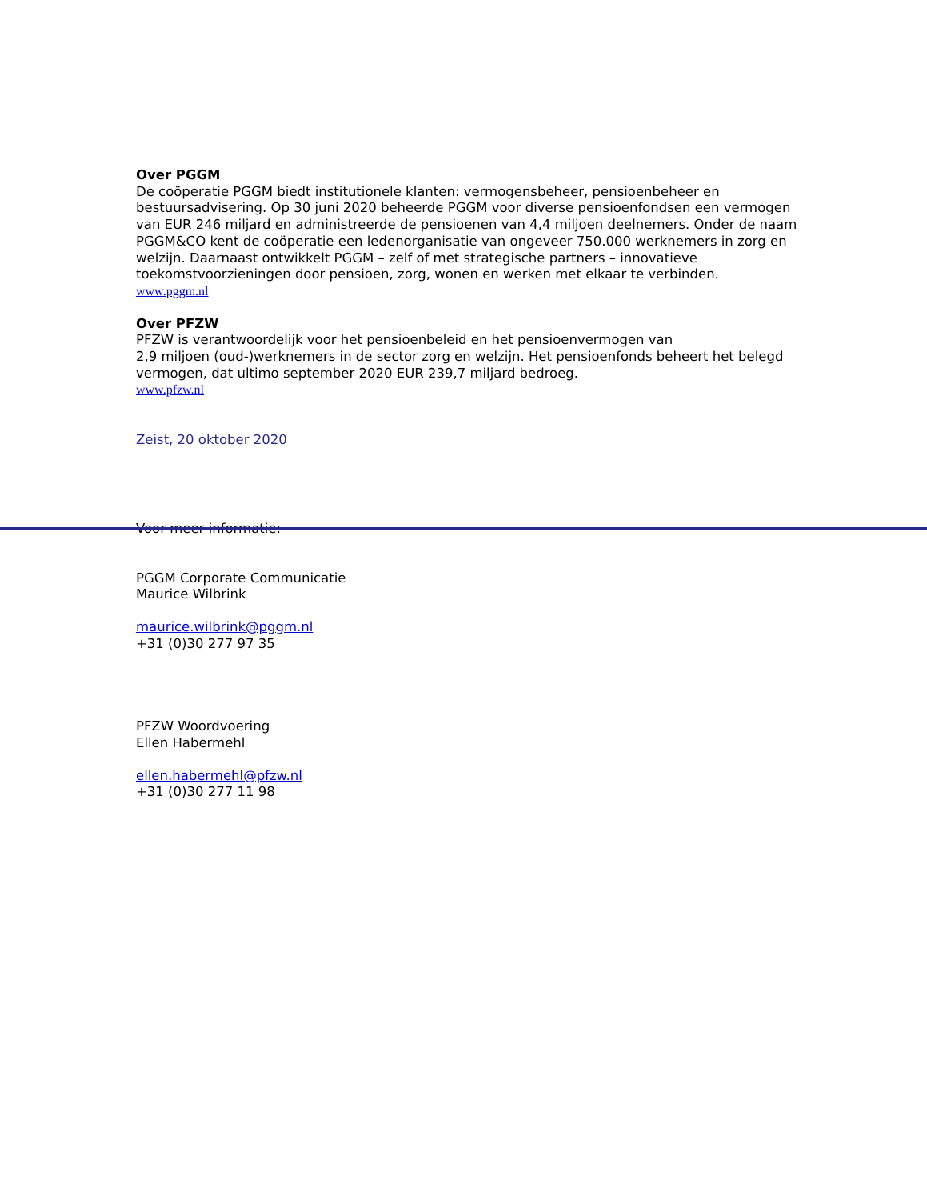Over PGGM
De coöperatie PGGM biedt institutionele klanten: vermogensbeheer, pensioenbeheer en bestuursadvisering. Op 30 juni 2020 beheerde PGGM voor diverse pensioenfondsen een vermogen van EUR 246 miljard en administreerde de pensioenen van 4,4 miljoen deelnemers. Onder de naam PGGM&CO kent de coöperatie een ledenorganisatie van ongeveer 750.000 werknemers in zorg en welzijn. Daarnaast ontwikkelt PGGM – zelf of met strategische partners – innovatieve toekomstvoorzieningen door pensioen, zorg, wonen en werken met elkaar te verbinden.
www.pggm.nl
Over PFZW
PFZW is verantwoordelijk voor het pensioenbeleid en het pensioenvermogen van
2,9 miljoen (oud-)werknemers in de sector zorg en welzijn. Het pensioenfonds beheert het belegd vermogen, dat ultimo september 2020 EUR 239,7 miljard bedroeg.
www.pfzw.nl
Zeist, 20 oktober 2020
Voor meer informatie:
PGGM Corporate Communicatie
Maurice Wilbrink
maurice.wilbrink@pggm.nl
+31 (0)30 277 97 35
PFZW Woordvoering
Ellen Habermehl
ellen.habermehl@pfzw.nl
+31 (0)30 277 11 98